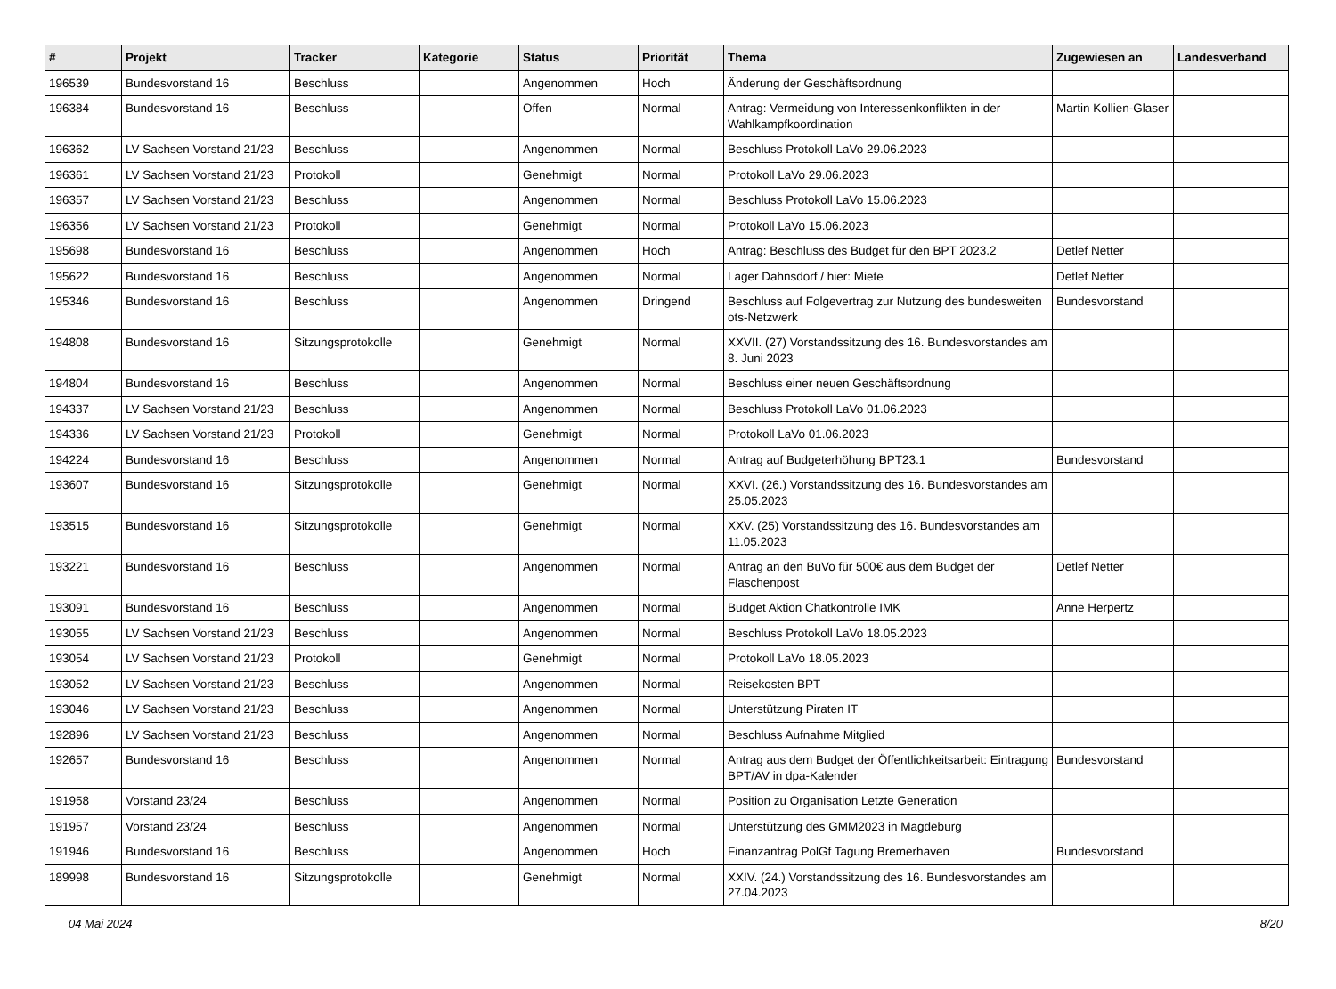| # | Projekt | Tracker | Kategorie | Status | Priorität | Thema | Zugewiesen an | Landesverband |
| --- | --- | --- | --- | --- | --- | --- | --- | --- |
| 196539 | Bundesvorstand 16 | Beschluss | | Angenommen | Hoch | Änderung der Geschäftsordnung | | |
| 196384 | Bundesvorstand 16 | Beschluss | | Offen | Normal | Antrag: Vermeidung von Interessenkonflikten in der Wahlkampfkoordination | Martin Kollien-Glaser | |
| 196362 | LV Sachsen Vorstand 21/23 | Beschluss | | Angenommen | Normal | Beschluss Protokoll LaVo 29.06.2023 | | |
| 196361 | LV Sachsen Vorstand 21/23 | Protokoll | | Genehmigt | Normal | Protokoll LaVo 29.06.2023 | | |
| 196357 | LV Sachsen Vorstand 21/23 | Beschluss | | Angenommen | Normal | Beschluss Protokoll LaVo 15.06.2023 | | |
| 196356 | LV Sachsen Vorstand 21/23 | Protokoll | | Genehmigt | Normal | Protokoll LaVo 15.06.2023 | | |
| 195698 | Bundesvorstand 16 | Beschluss | | Angenommen | Hoch | Antrag: Beschluss des Budget für den BPT 2023.2 | Detlef Netter | |
| 195622 | Bundesvorstand 16 | Beschluss | | Angenommen | Normal | Lager Dahnsdorf / hier: Miete | Detlef Netter | |
| 195346 | Bundesvorstand 16 | Beschluss | | Angenommen | Dringend | Beschluss auf Folgevertrag zur Nutzung des bundesweiten ots-Netzwerk | Bundesvorstand | |
| 194808 | Bundesvorstand 16 | Sitzungsprotokolle | | Genehmigt | Normal | XXVII. (27) Vorstandssitzung des 16. Bundesvorstandes am 8. Juni 2023 | | |
| 194804 | Bundesvorstand 16 | Beschluss | | Angenommen | Normal | Beschluss einer neuen Geschäftsordnung | | |
| 194337 | LV Sachsen Vorstand 21/23 | Beschluss | | Angenommen | Normal | Beschluss Protokoll LaVo 01.06.2023 | | |
| 194336 | LV Sachsen Vorstand 21/23 | Protokoll | | Genehmigt | Normal | Protokoll LaVo 01.06.2023 | | |
| 194224 | Bundesvorstand 16 | Beschluss | | Angenommen | Normal | Antrag auf Budgeterhöhung BPT23.1 | Bundesvorstand | |
| 193607 | Bundesvorstand 16 | Sitzungsprotokolle | | Genehmigt | Normal | XXVI. (26.) Vorstandssitzung des 16. Bundesvorstandes am 25.05.2023 | | |
| 193515 | Bundesvorstand 16 | Sitzungsprotokolle | | Genehmigt | Normal | XXV. (25) Vorstandssitzung des 16. Bundesvorstandes am 11.05.2023 | | |
| 193221 | Bundesvorstand 16 | Beschluss | | Angenommen | Normal | Antrag an den BuVo für 500€ aus dem Budget der Flaschenpost | Detlef Netter | |
| 193091 | Bundesvorstand 16 | Beschluss | | Angenommen | Normal | Budget Aktion Chatkontrolle IMK | Anne Herpertz | |
| 193055 | LV Sachsen Vorstand 21/23 | Beschluss | | Angenommen | Normal | Beschluss Protokoll LaVo 18.05.2023 | | |
| 193054 | LV Sachsen Vorstand 21/23 | Protokoll | | Genehmigt | Normal | Protokoll LaVo 18.05.2023 | | |
| 193052 | LV Sachsen Vorstand 21/23 | Beschluss | | Angenommen | Normal | Reisekosten BPT | | |
| 193046 | LV Sachsen Vorstand 21/23 | Beschluss | | Angenommen | Normal | Unterstützung Piraten IT | | |
| 192896 | LV Sachsen Vorstand 21/23 | Beschluss | | Angenommen | Normal | Beschluss Aufnahme Mitglied | | |
| 192657 | Bundesvorstand 16 | Beschluss | | Angenommen | Normal | Antrag aus dem Budget der Öffentlichkeitsarbeit: Eintragung BPT/AV in dpa-Kalender | Bundesvorstand | |
| 191958 | Vorstand 23/24 | Beschluss | | Angenommen | Normal | Position zu Organisation Letzte Generation | | |
| 191957 | Vorstand 23/24 | Beschluss | | Angenommen | Normal | Unterstützung des GMM2023 in Magdeburg | | |
| 191946 | Bundesvorstand 16 | Beschluss | | Angenommen | Hoch | Finanzantrag PolGf Tagung Bremerhaven | Bundesvorstand | |
| 189998 | Bundesvorstand 16 | Sitzungsprotokolle | | Genehmigt | Normal | XXIV. (24.) Vorstandssitzung des 16. Bundesvorstandes am 27.04.2023 | | |
04 Mai 2024 8/20